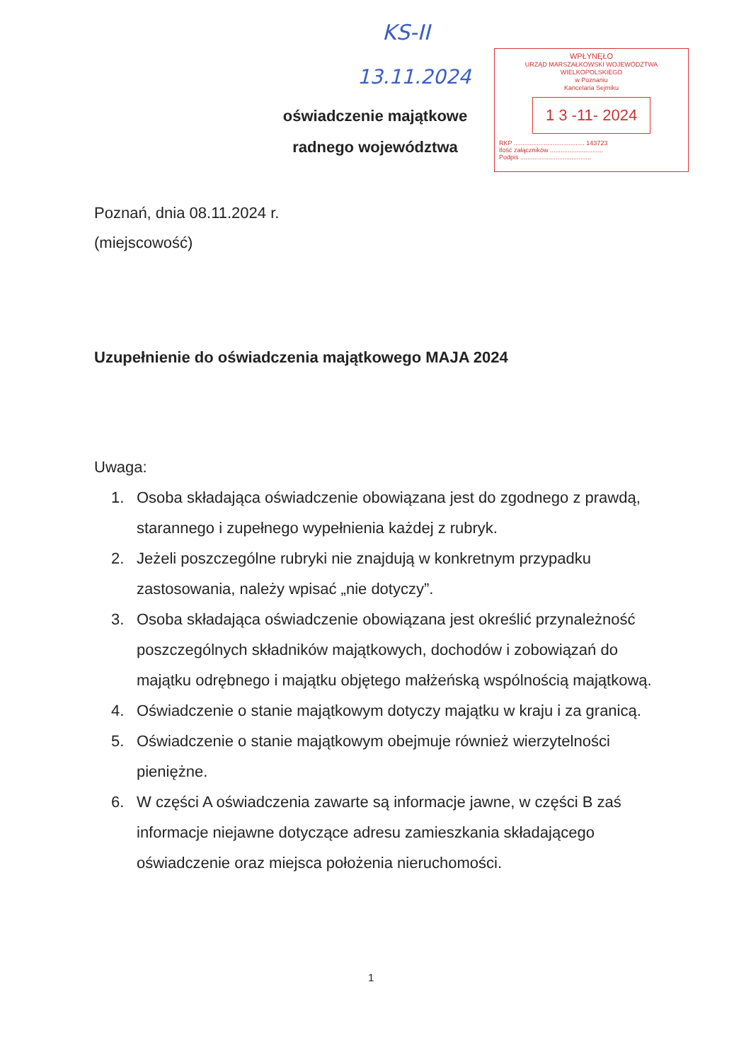KS-II
13.11.2024
WPŁYNĘŁO
URZĄD MARSZAŁKOWSKI WOJEWÓDZTWA WIELKOPOLSKIEGO
w Poznaniu
Kancelaria Sejmiku
1 3 -11- 2024
RKP ........................................ 143723
Ilość załączników ..............................
Podpis ........................................
oświadczenie majątkowe
radnego województwa
Poznań, dnia 08.11.2024 r.
(miejscowość)
Uzupełnienie do oświadczenia majątkowego MAJA 2024
Uwaga:
1. Osoba składająca oświadczenie obowiązana jest do zgodnego z prawdą, starannego i zupełnego wypełnienia każdej z rubryk.
2. Jeżeli poszczególne rubryki nie znajdują w konkretnym przypadku zastosowania, należy wpisać „nie dotyczy”.
3. Osoba składająca oświadczenie obowiązana jest określić przynależność poszczególnych składników majątkowych, dochodów i zobowiązań do majątku odrębnego i majątku objętego małżeńską wspólnością majątkową.
4. Oświadczenie o stanie majątkowym dotyczy majątku w kraju i za granicą.
5. Oświadczenie o stanie majątkowym obejmuje również wierzytelności pieniężne.
6. W części A oświadczenia zawarte są informacje jawne, w części B zaś informacje niejawne dotyczące adresu zamieszkania składającego oświadczenie oraz miejsca położenia nieruchomości.
1